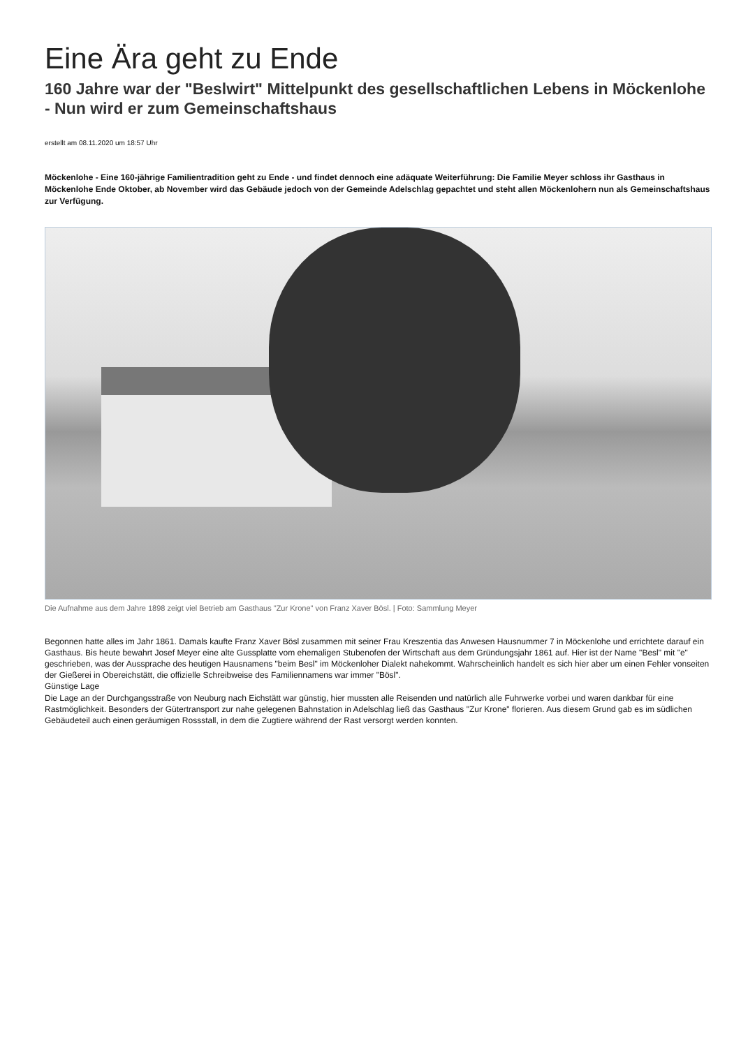Eine Ära geht zu Ende
160 Jahre war der "Beslwirt" Mittelpunkt des gesellschaftlichen Lebens in Möckenlohe - Nun wird er zum Gemeinschaftshaus
erstellt am 08.11.2020 um 18:57 Uhr
Möckenlohe - Eine 160-jährige Familientradition geht zu Ende - und findet dennoch eine adäquate Weiterführung: Die Familie Meyer schloss ihr Gasthaus in Möckenlohe Ende Oktober, ab November wird das Gebäude jedoch von der Gemeinde Adelschlag gepachtet und steht allen Möckenlohern nun als Gemeinschaftshaus zur Verfügung.
Die Aufnahme aus dem Jahre 1898 zeigt viel Betrieb am Gasthaus "Zur Krone" von Franz Xaver Bösl. | Foto: Sammlung Meyer
Begonnen hatte alles im Jahr 1861. Damals kaufte Franz Xaver Bösl zusammen mit seiner Frau Kreszentia das Anwesen Hausnummer 7 in Möckenlohe und errichtete darauf ein Gasthaus. Bis heute bewahrt Josef Meyer eine alte Gussplatte vom ehemaligen Stubenofen der Wirtschaft aus dem Gründungsjahr 1861 auf. Hier ist der Name "Besl" mit "e" geschrieben, was der Aussprache des heutigen Hausnamens "beim Besl" im Möckenloher Dialekt nahekommt. Wahrscheinlich handelt es sich hier aber um einen Fehler vonseiten der Gießerei in Obereichstätt, die offizielle Schreibweise des Familiennamens war immer "Bösl".
Günstige Lage
Die Lage an der Durchgangsstraße von Neuburg nach Eichstätt war günstig, hier mussten alle Reisenden und natürlich alle Fuhrwerke vorbei und waren dankbar für eine Rastmöglichkeit. Besonders der Gütertransport zur nahe gelegenen Bahnstation in Adelschlag ließ das Gasthaus "Zur Krone" florieren. Aus diesem Grund gab es im südlichen Gebäudeteil auch einen geräumigen Rossstall, in dem die Zugtiere während der Rast versorgt werden konnten.